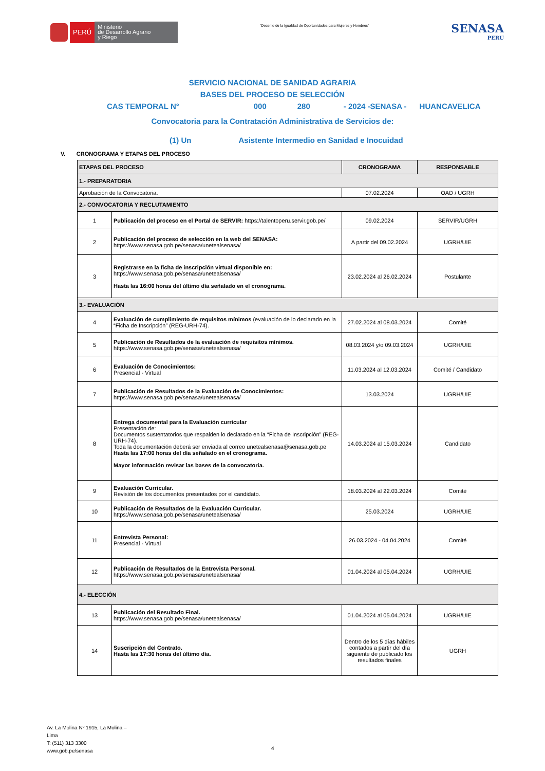PERÚ
Ministerio
de Desarrollo Agrario
y Riego
“Decenio de la Igualdad de Oportunidades para Mujeres y Hombres”
SENASA
PERU
SERVICIO NACIONAL DE SANIDAD AGRARIA
BASES DEL PROCESO DE SELECCIÓN
CAS TEMPORAL N° 000 280 - 2024 -SENASA - HUANCAVELICA
Convocatoria para la Contratación Administrativa de Servicios de:
(1) Un Asistente Intermedio en Sanidad e Inocuidad
V. CRONOGRAMA Y ETAPAS DEL PROCESO
| ETAPAS DEL PROCESO | | CRONOGRAMA | RESPONSABLE |
| --- | --- | --- | --- |
| 1.- PREPARATORIA | | | |
| Aprobación de la Convocatoria. | | 07.02.2024 | OAD / UGRH |
| 2.- CONVOCATORIA Y RECLUTAMIENTO | | | |
| 1 | Publicación del proceso en el Portal de SERVIR: https://talentoperu.servir.gob.pe/ | 09.02.2024 | SERVIR/UGRH |
| 2 | Publicación del proceso de selección en la web del SENASA: https://www.senasa.gob.pe/senasa/unetealsenasa/ | A partir del 09.02.2024 | UGRH/UIE |
| 3 | Registrarse en la ficha de inscripción virtual disponible en: https://www.senasa.gob.pe/senasa/unetealsenasa/ Hasta las 16:00 horas del último día señalado en el cronograma. | 23.02.2024 al 26.02.2024 | Postulante |
| 3.- EVALUACIÓN | | | |
| 4 | Evaluación de cumplimiento de requisitos mínimos (evaluación de lo declarado en la “Ficha de Inscripción” (REG-URH-74). | 27.02.2024 al 08.03.2024 | Comité |
| 5 | Publicación de Resultados de la evaluación de requisitos mínimos. https://www.senasa.gob.pe/senasa/unetealsenasa/ | 08.03.2024 y/o 09.03.2024 | UGRH/UIE |
| 6 | Evaluación de Conocimientos: Presencial - Virtual | 11.03.2024 al 12.03.2024 | Comité / Candidato |
| 7 | Publicación de Resultados de la Evaluación de Conocimientos: https://www.senasa.gob.pe/senasa/unetealsenasa/ | 13.03.2024 | UGRH/UIE |
| 8 | Entrega documental para la Evaluación curricular Presentación de: Documentos sustentatorios que respalden lo declarado en la “Ficha de Inscripción” (REG-URH-74). Toda la documentación deberá ser enviada al correo unetealsenasa@senasa.gob.pe Hasta las 17:00 horas del día señalado en el cronograma. Mayor información revisar las bases de la convocatoria. | 14.03.2024 al 15.03.2024 | Candidato |
| 9 | Evaluación Curricular. Revisión de los documentos presentados por el candidato. | 18.03.2024 al 22.03.2024 | Comité |
| 10 | Publicación de Resultados de la Evaluación Curricular. https://www.senasa.gob.pe/senasa/unetealsenasa/ | 25.03.2024 | UGRH/UIE |
| 11 | Entrevista Personal: Presencial - Virtual | 26.03.2024 - 04.04.2024 | Comité |
| 12 | Publicación de Resultados de la Entrevista Personal. https://www.senasa.gob.pe/senasa/unetealsenasa/ | 01.04.2024 al 05.04.2024 | UGRH/UIE |
| 4.- ELECCIÓN | | | |
| 13 | Publicación del Resultado Final. https://www.senasa.gob.pe/senasa/unetealsenasa/ | 01.04.2024 al 05.04.2024 | UGRH/UIE |
| 14 | Suscripción del Contrato. Hasta las 17:30 horas del último día. | Dentro de los 5 días hábiles contados a partir del día siguiente de publicado los resultados finales | UGRH |
Av. La Molina Nº 1915, La Molina –
Lima
T: (511) 313 3300
www.gob.pe/senasa
4